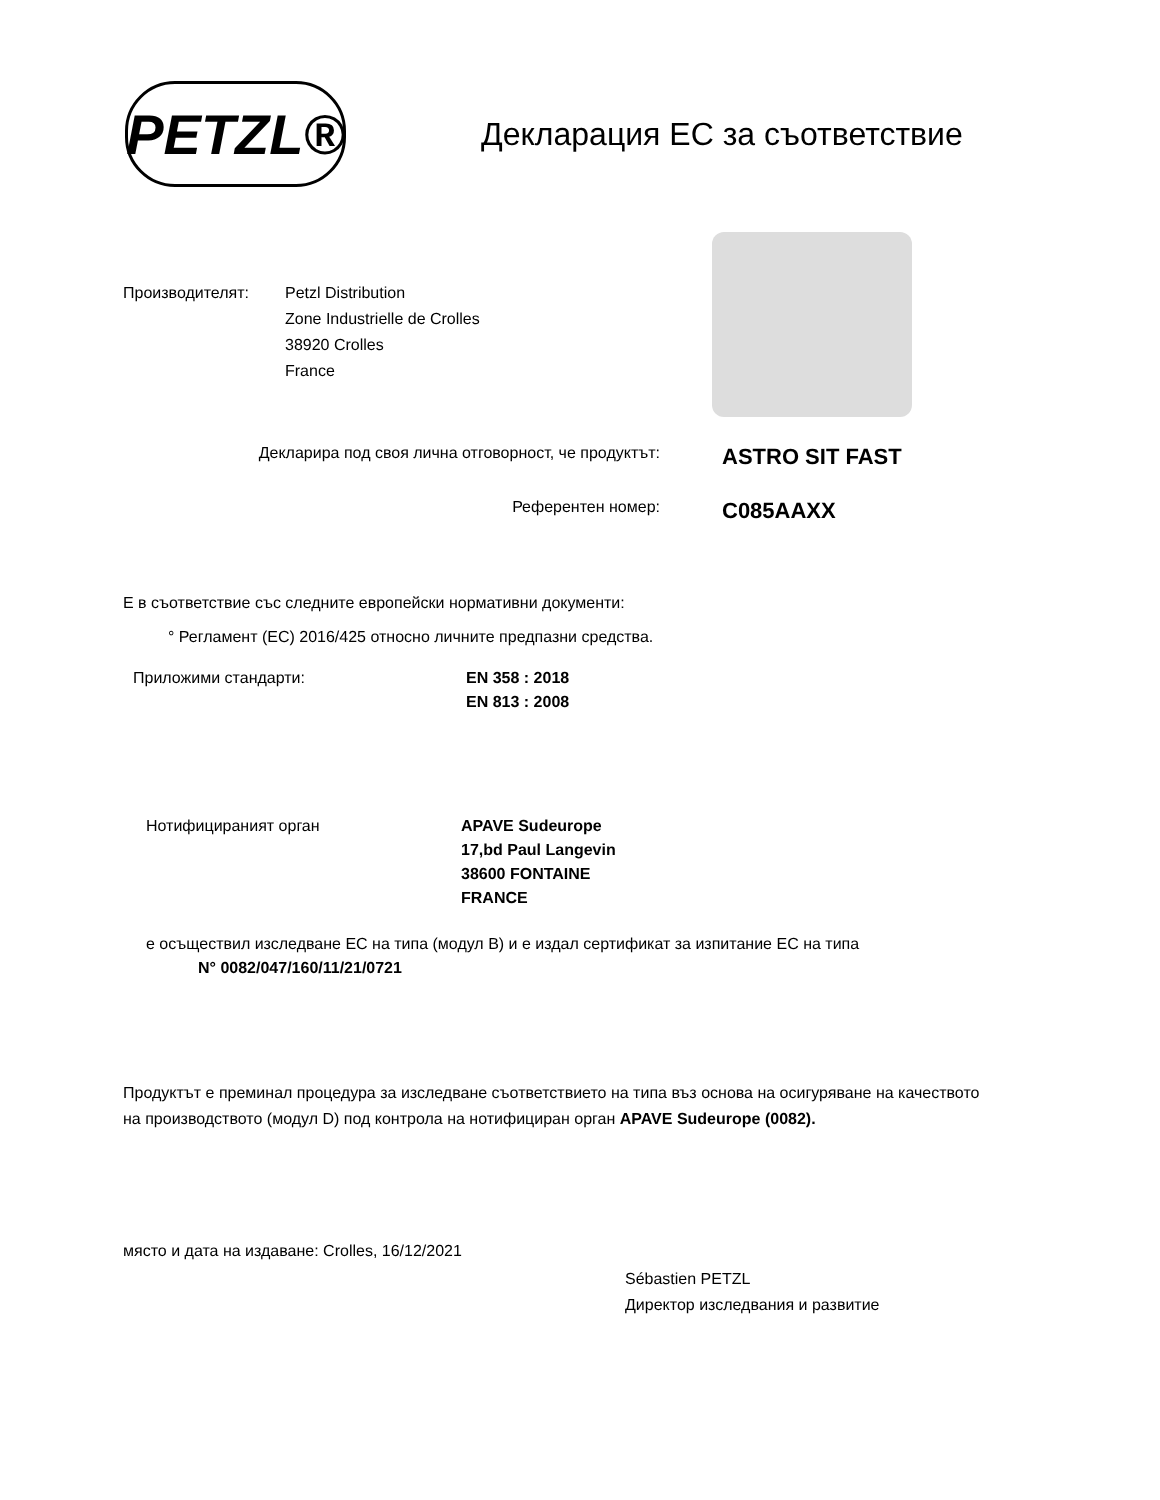PETZL®
Декларация ЕС за съответствие
Производителят: Petzl Distribution
Zone Industrielle de Crolles
38920 Crolles
France
Декларира под своя лична отговорност, че продуктът:
ASTRO SIT FAST
Референтен номер:
C085AAXX
Е в съответствие със следните европейски нормативни документи:
° Регламент (ЕС) 2016/425 относно личните предпазни средства.
Приложими стандарти: EN 358 : 2018
EN 813 : 2008
Нотифицираният орган APAVE Sudeurope
17,bd Paul Langevin
38600 FONTAINE
FRANCE
е осъществил изследване ЕС на типа (модул B) и е издал сертификат за изпитание ЕС на типа
N° 0082/047/160/11/21/0721
Продуктът е преминал процедура за изследване съответствието на типа въз основа на осигуряване на качеството на производството (модул D) под контрола на нотифициран орган APAVE Sudeurope (0082).
място и дата на издаване: Crolles, 16/12/2021
Sébastien PETZL
Директор изследвания и развитие